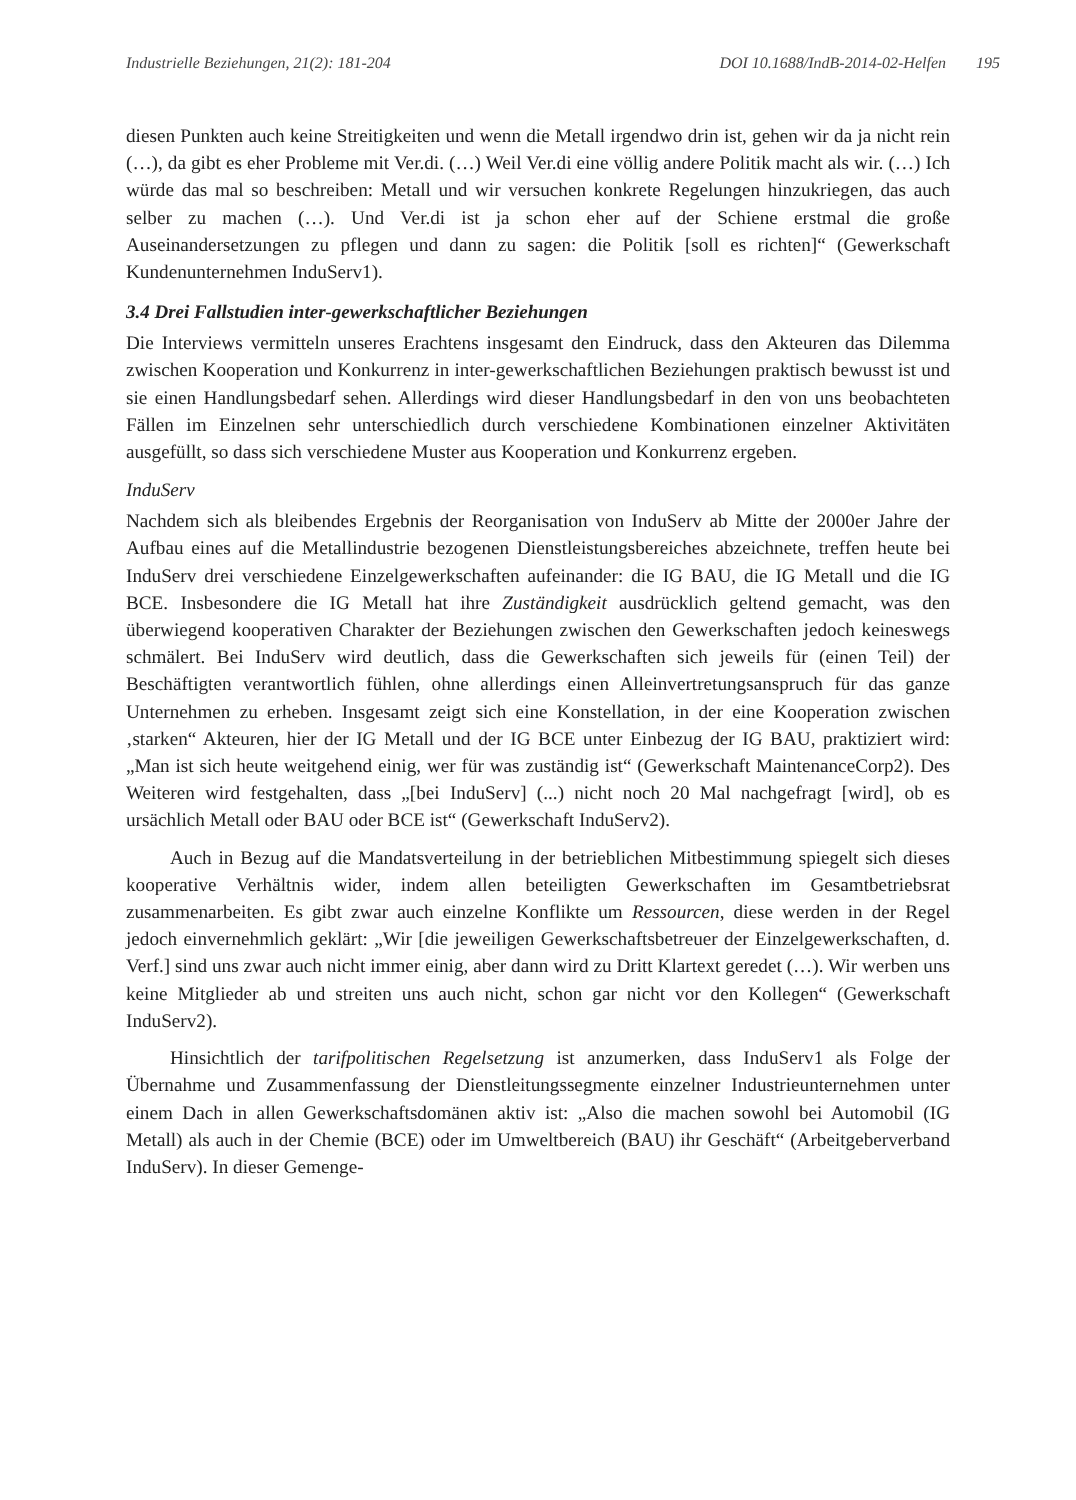Industrielle Beziehungen, 21(2): 181-204 DOI 10.1688/IndB-2014-02-Helfen 195
diesen Punkten auch keine Streitigkeiten und wenn die Metall irgendwo drin ist, gehen wir da ja nicht rein (…), da gibt es eher Probleme mit Ver.di. (…) Weil Ver.di eine völlig andere Politik macht als wir. (…) Ich würde das mal so beschreiben: Metall und wir versuchen konkrete Regelungen hinzukriegen, das auch selber zu machen (…). Und Ver.di ist ja schon eher auf der Schiene erstmal die große Auseinandersetzungen zu pflegen und dann zu sagen: die Politik [soll es richten]“ (Gewerkschaft Kundenunternehmen InduServ1).
3.4 Drei Fallstudien inter-gewerkschaftlicher Beziehungen
Die Interviews vermitteln unseres Erachtens insgesamt den Eindruck, dass den Akteuren das Dilemma zwischen Kooperation und Konkurrenz in inter-gewerkschaftlichen Beziehungen praktisch bewusst ist und sie einen Handlungsbedarf sehen. Allerdings wird dieser Handlungsbedarf in den von uns beobachteten Fällen im Einzelnen sehr unterschiedlich durch verschiedene Kombinationen einzelner Aktivitäten ausgefüllt, so dass sich verschiedene Muster aus Kooperation und Konkurrenz ergeben.
InduServ
Nachdem sich als bleibendes Ergebnis der Reorganisation von InduServ ab Mitte der 2000er Jahre der Aufbau eines auf die Metallindustrie bezogenen Dienstleistungsbereiches abzeichnete, treffen heute bei InduServ drei verschiedene Einzelgewerkschaften aufeinander: die IG BAU, die IG Metall und die IG BCE. Insbesondere die IG Metall hat ihre Zuständigkeit ausdrücklich geltend gemacht, was den überwiegend kooperativen Charakter der Beziehungen zwischen den Gewerkschaften jedoch keineswegs schmälert. Bei InduServ wird deutlich, dass die Gewerkschaften sich jeweils für (einen Teil) der Beschäftigten verantwortlich fühlen, ohne allerdings einen Alleinvertretungsanspruch für das ganze Unternehmen zu erheben. Insgesamt zeigt sich eine Konstellation, in der eine Kooperation zwischen ‚starken“ Akteuren, hier der IG Metall und der IG BCE unter Einbezug der IG BAU, praktiziert wird: „Man ist sich heute weitgehend einig, wer für was zuständig ist“ (Gewerkschaft MaintenanceCorp2). Des Weiteren wird festgehalten, dass „[bei InduServ] (...) nicht noch 20 Mal nachgefragt [wird], ob es ursächlich Metall oder BAU oder BCE ist“ (Gewerkschaft InduServ2).
Auch in Bezug auf die Mandatsverteilung in der betrieblichen Mitbestimmung spiegelt sich dieses kooperative Verhältnis wider, indem allen beteiligten Gewerkschaften im Gesamtbetriebsrat zusammenarbeiten. Es gibt zwar auch einzelne Konflikte um Ressourcen, diese werden in der Regel jedoch einvernehmlich geklärt: „Wir [die jeweiligen Gewerkschaftsbetreuer der Einzelgewerkschaften, d. Verf.] sind uns zwar auch nicht immer einig, aber dann wird zu Dritt Klartext geredet (…). Wir werben uns keine Mitglieder ab und streiten uns auch nicht, schon gar nicht vor den Kollegen“ (Gewerkschaft InduServ2).
Hinsichtlich der tarifpolitischen Regelsetzung ist anzumerken, dass InduServ1 als Folge der Übernahme und Zusammenfassung der Dienstleitungssegmente einzelner Industrieunternehmen unter einem Dach in allen Gewerkschaftsdomänen aktiv ist: „Also die machen sowohl bei Automobil (IG Metall) als auch in der Chemie (BCE) oder im Umweltbereich (BAU) ihr Geschäft“ (Arbeitgeberverband InduServ). In dieser Gemenge-